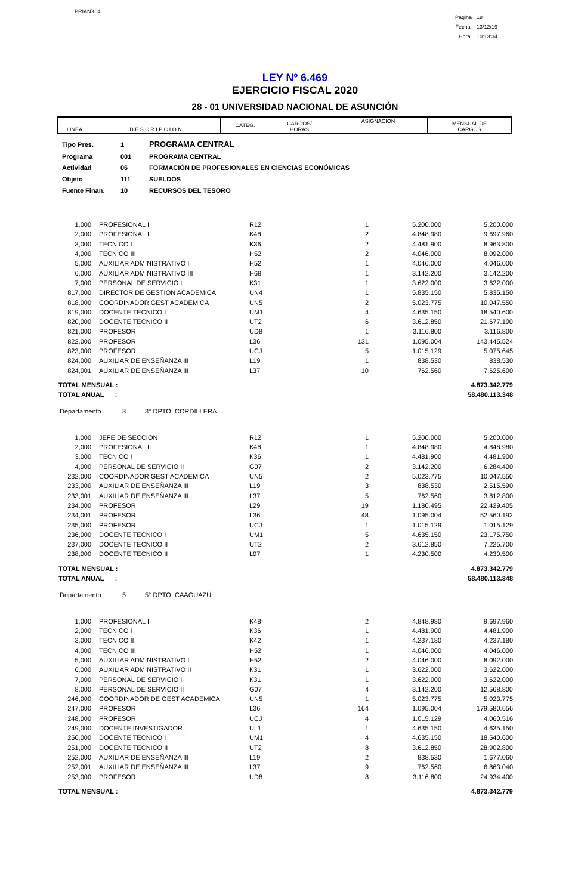PRIANX04
| Pagina | 18 |
| Fecha: | 13/12/19 |
| Hora: | 10:13:34 |
LEY Nº 6.469
EJERCICIO FISCAL 2020
28 - 01 UNIVERSIDAD NACIONAL DE ASUNCIÓN
| LINEA | D E S C R I P C I O N | CATEG. | CARGOS/ HORAS | ASIGNACION | MENSUAL DE CARGOS |
| --- | --- | --- | --- | --- | --- |
| Tipo Pres. | 1 | PROGRAMA CENTRAL |
| Programa | 001 | PROGRAMA CENTRAL |
| Actividad | 06 | FORMACIÓN DE PROFESIONALES EN CIENCIAS ECONÓMICAS |
| Objeto | 111 | SUELDOS |
| Fuente Finan. | 10 | RECURSOS DEL TESORO |
| 1,000 | | PROFESIONAL I | R12 | 1 | 5.200.000 | 5.200.000 |
| 2,000 | | PROFESIONAL II | K48 | 2 | 4.848.980 | 9.697.960 |
| 3,000 | | TECNICO I | K36 | 2 | 4.481.900 | 8.963.800 |
| 4,000 | | TECNICO III | H52 | 2 | 4.046.000 | 8.092.000 |
| 5,000 | | AUXILIAR ADMINISTRATIVO I | H52 | 1 | 4.046.000 | 4.046.000 |
| 6,000 | | AUXILIAR ADMINISTRATIVO III | H68 | 1 | 3.142.200 | 3.142.200 |
| 7,000 | | PERSONAL DE SERVICIO I | K31 | 1 | 3.622.000 | 3.622.000 |
| 817,000 | | DIRECTOR DE GESTION ACADEMICA | UN4 | 1 | 5.835.150 | 5.835.150 |
| 818,000 | | COORDINADOR GEST ACADEMICA | UN5 | 2 | 5.023.775 | 10.047.550 |
| 819,000 | | DOCENTE TECNICO I | UM1 | 4 | 4.635.150 | 18.540.600 |
| 820,000 | | DOCENTE TECNICO II | UT2 | 6 | 3.612.850 | 21.677.100 |
| 821,000 | | PROFESOR | UD8 | 1 | 3.116.800 | 3.116.800 |
| 822,000 | | PROFESOR | L36 | 131 | 1.095.004 | 143.445.524 |
| 823,000 | | PROFESOR | UCJ | 5 | 1.015.129 | 5.075.645 |
| 824,000 | | AUXILIAR DE ENSEÑANZA III | L19 | 1 | 838.530 | 838.530 |
| 824,001 | | AUXILIAR DE ENSEÑANZA III | L37 | 10 | 762.560 | 7.625.600 |
| TOTAL MENSUAL : | 4.873.342.779 |
| TOTAL ANUAL : | 58.480.113.348 |
Departamento 3 3° DPTO. CORDILLERA
| 1,000 | | JEFE DE SECCION | R12 | 1 | 5.200.000 | 5.200.000 |
| 2,000 | | PROFESIONAL II | K48 | 1 | 4.848.980 | 4.848.980 |
| 3,000 | | TECNICO I | K36 | 1 | 4.481.900 | 4.481.900 |
| 4,000 | | PERSONAL DE SERVICIO II | G07 | 2 | 3.142.200 | 6.284.400 |
| 232,000 | | COORDINADOR GEST ACADEMICA | UN5 | 2 | 5.023.775 | 10.047.550 |
| 233,000 | | AUXILIAR DE ENSEÑANZA III | L19 | 3 | 838.530 | 2.515.590 |
| 233,001 | | AUXILIAR DE ENSEÑANZA III | L37 | 5 | 762.560 | 3.812.800 |
| 234,000 | | PROFESOR | L29 | 19 | 1.180.495 | 22.429.405 |
| 234,001 | | PROFESOR | L36 | 48 | 1.095.004 | 52.560.192 |
| 235,000 | | PROFESOR | UCJ | 1 | 1.015.129 | 1.015.129 |
| 236,000 | | DOCENTE TECNICO I | UM1 | 5 | 4.635.150 | 23.175.750 |
| 237,000 | | DOCENTE TECNICO II | UT2 | 2 | 3.612.850 | 7.225.700 |
| 238,000 | | DOCENTE TECNICO II | L07 | 1 | 4.230.500 | 4.230.500 |
| TOTAL MENSUAL : | 4.873.342.779 |
| TOTAL ANUAL : | 58.480.113.348 |
Departamento 5 5° DPTO. CAAGUAZÚ
| 1,000 | | PROFESIONAL II | K48 | 2 | 4.848.980 | 9.697.960 |
| 2,000 | | TECNICO I | K36 | 1 | 4.481.900 | 4.481.900 |
| 3,000 | | TECNICO II | K42 | 1 | 4.237.180 | 4.237.180 |
| 4,000 | | TECNICO III | H52 | 1 | 4.046.000 | 4.046.000 |
| 5,000 | | AUXILIAR ADMINISTRATIVO I | H52 | 2 | 4.046.000 | 8.092.000 |
| 6,000 | | AUXILIAR ADMINISTRATIVO II | K31 | 1 | 3.622.000 | 3.622.000 |
| 7,000 | | PERSONAL DE SERVICIO I | K31 | 1 | 3.622.000 | 3.622.000 |
| 8,000 | | PERSONAL DE SERVICIO II | G07 | 4 | 3.142.200 | 12.568.800 |
| 246,000 | | COORDINADOR DE GEST ACADEMICA | UN5 | 1 | 5.023.775 | 5.023.775 |
| 247,000 | | PROFESOR | L36 | 164 | 1.095.004 | 179.580.656 |
| 248,000 | | PROFESOR | UCJ | 4 | 1.015.129 | 4.060.516 |
| 249,000 | | DOCENTE INVESTIGADOR I | UL1 | 1 | 4.635.150 | 4.635.150 |
| 250,000 | | DOCENTE TECNICO I | UM1 | 4 | 4.635.150 | 18.540.600 |
| 251,000 | | DOCENTE TECNICO II | UT2 | 8 | 3.612.850 | 28.902.800 |
| 252,000 | | AUXILIAR DE ENSEÑANZA III | L19 | 2 | 838.530 | 1.677.060 |
| 252,001 | | AUXILIAR DE ENSEÑANZA III | L37 | 9 | 762.560 | 6.863.040 |
| 253,000 | | PROFESOR | UD8 | 8 | 3.116.800 | 24.934.400 |
| TOTAL MENSUAL : | 4.873.342.779 |